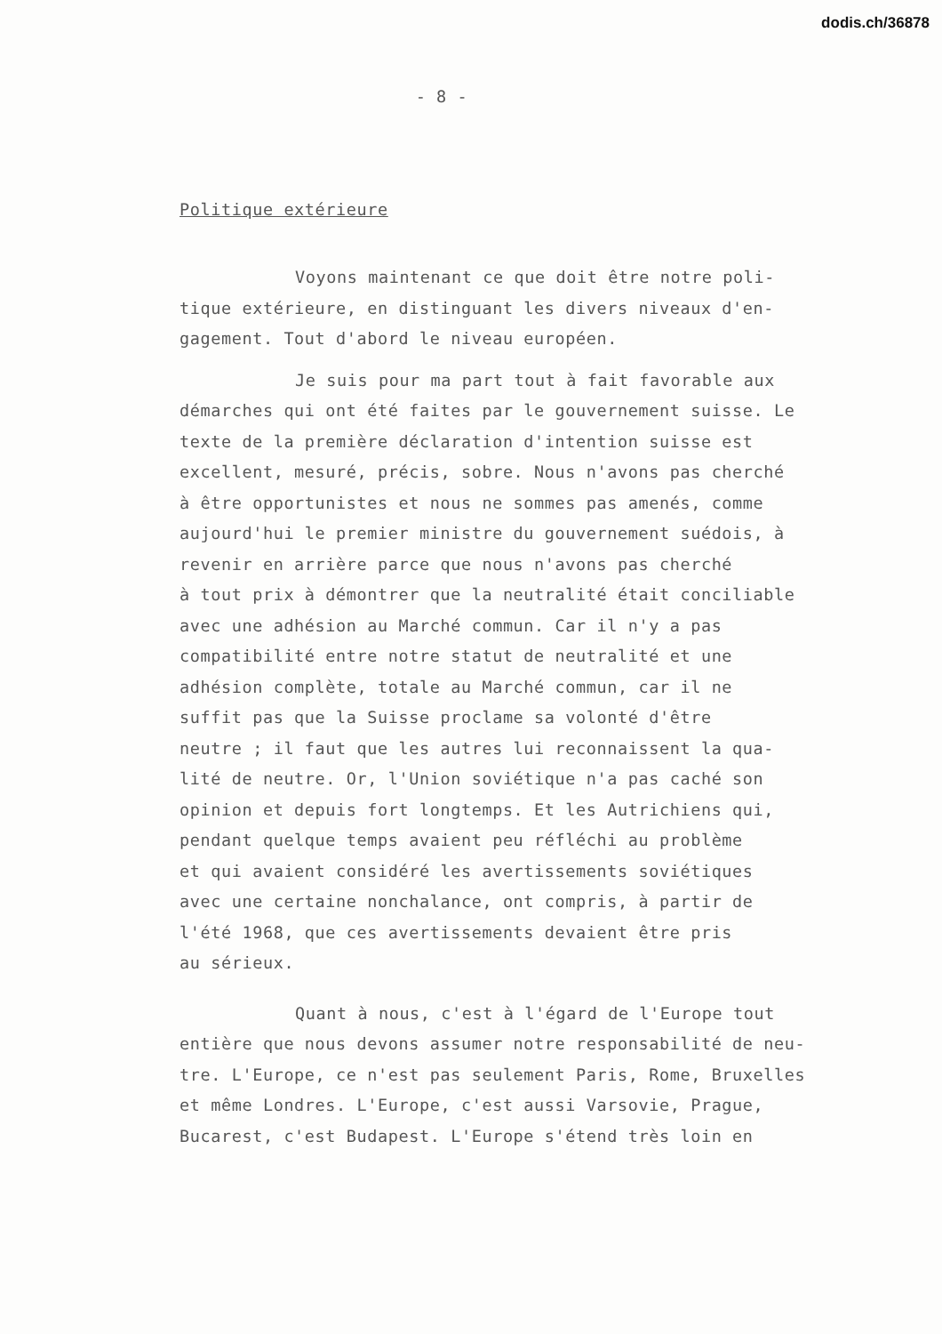dodis.ch/36878
- 8 -
Politique extérieure
Voyons maintenant ce que doit être notre poli-
tique extérieure, en distinguant les divers niveaux d'en-
gagement. Tout d'abord le niveau européen.
Je suis pour ma part tout à fait favorable aux
démarches qui ont été faites par le gouvernement suisse. Le
texte de la première déclaration d'intention suisse est
excellent, mesuré, précis, sobre. Nous n'avons pas cherché
à être opportunistes et nous ne sommes pas amenés, comme
aujourd'hui le premier ministre du gouvernement suédois, à
revenir en arrière parce que nous n'avons pas cherché
à tout prix à démontrer que la neutralité était conciliable
avec une adhésion au Marché commun. Car il n'y a pas
compatibilité entre notre statut de neutralité et une
adhésion complète, totale au Marché commun, car il ne
suffit pas que la Suisse proclame sa volonté d'être
neutre ; il faut que les autres lui reconnaissent la qua-
lité de neutre. Or, l'Union soviétique n'a pas caché son
opinion et depuis fort longtemps. Et les Autrichiens qui,
pendant quelque temps avaient peu réfléchi au problème
et qui avaient considéré les avertissements soviétiques
avec une certaine nonchalance, ont compris, à partir de
l'été 1968, que ces avertissements devaient être pris
au sérieux.
Quant à nous, c'est à l'égard de l'Europe tout
entière que nous devons assumer notre responsabilité de neu-
tre. L'Europe, ce n'est pas seulement Paris, Rome, Bruxelles
et même Londres. L'Europe, c'est aussi Varsovie, Prague,
Bucarest, c'est Budapest. L'Europe s'étend très loin en